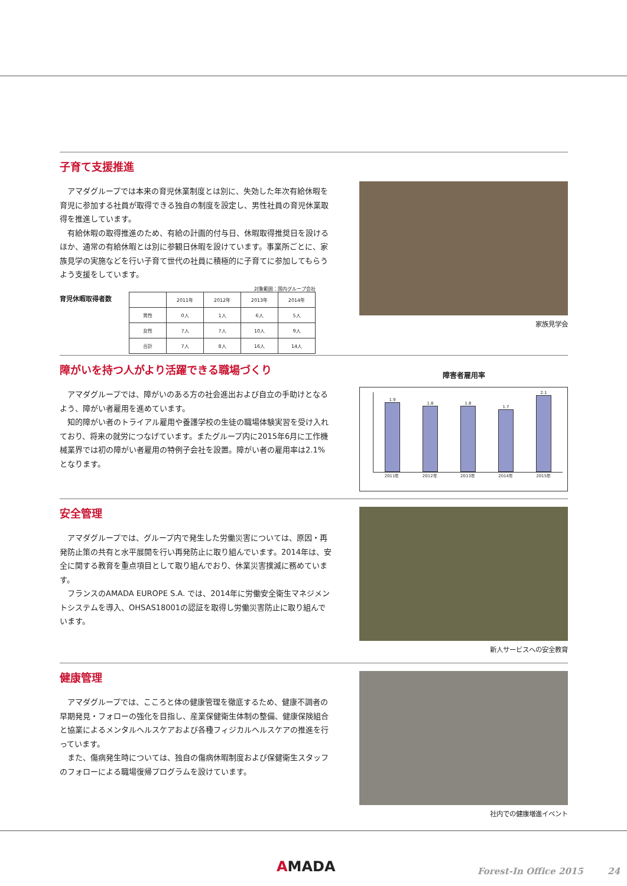子育て支援推進
アマダグループでは本来の育児休業制度とは別に、失効した年次有給休暇を育児に参加する社員が取得できる独自の制度を設定し、男性社員の育児休業取得を推進しています。
有給休暇の取得推進のため、有給の計画的付与日、休暇取得推奨日を設けるほか、通常の有給休暇とは別に参観日休暇を設けています。事業所ごとに、家族見学の実施などを行い子育て世代の社員に積極的に子育てに参加してもらうよう支援をしています。
育児休暇取得者数
対象範囲：国内グループ会社
| | 2011年 | 2012年 | 2013年 | 2014年 |
| --- | --- | --- | --- | --- |
| 男性 | 0人 | 1人 | 6人 | 5人 |
| 女性 | 7人 | 7人 | 10人 | 9人 |
| 合計 | 7人 | 8人 | 16人 | 14人 |
家族見学会
障がいを持つ人がより活躍できる職場づくり
アマダグループでは、障がいのある方の社会進出および自立の手助けとなるよう、障がい者雇用を進めています。
知的障がい者のトライアル雇用や養護学校の生徒の職場体験実習を受け入れており、将来の就労につなげています。またグループ内に2015年6月に工作機械業界では初の障がい者雇用の特例子会社を設置。障がい者の雇用率は2.1%となります。
障害者雇用率
1.9
1.8
1.8
1.7
2.1
2011年 2012年 2013年 2014年 2015年
安全管理
アマダグループでは、グループ内で発生した労働災害については、原因・再発防止策の共有と水平展開を行い再発防止に取り組んでいます。2014年は、安全に関する教育を重点項目として取り組んでおり、休業災害撲滅に務めています。
フランスのAMADA EUROPE S.A. では、2014年に労働安全衛生マネジメントシステムを導入、OHSAS18001の認証を取得し労働災害防止に取り組んでいます。
新人サービスへの安全教育
健康管理
アマダグループでは、こころと体の健康管理を徹底するため、健康不調者の早期発見・フォローの強化を目指し、産業保健衛生体制の整備、健康保険組合と協業によるメンタルヘルスケアおよび各種フィジカルヘルスケアの推進を行っています。
また、傷病発生時については、独自の傷病休暇制度および保健衛生スタッフのフォローによる職場復帰プログラムを設けています。
社内での健康増進イベント
AMADA Forest-In Office 2015 24